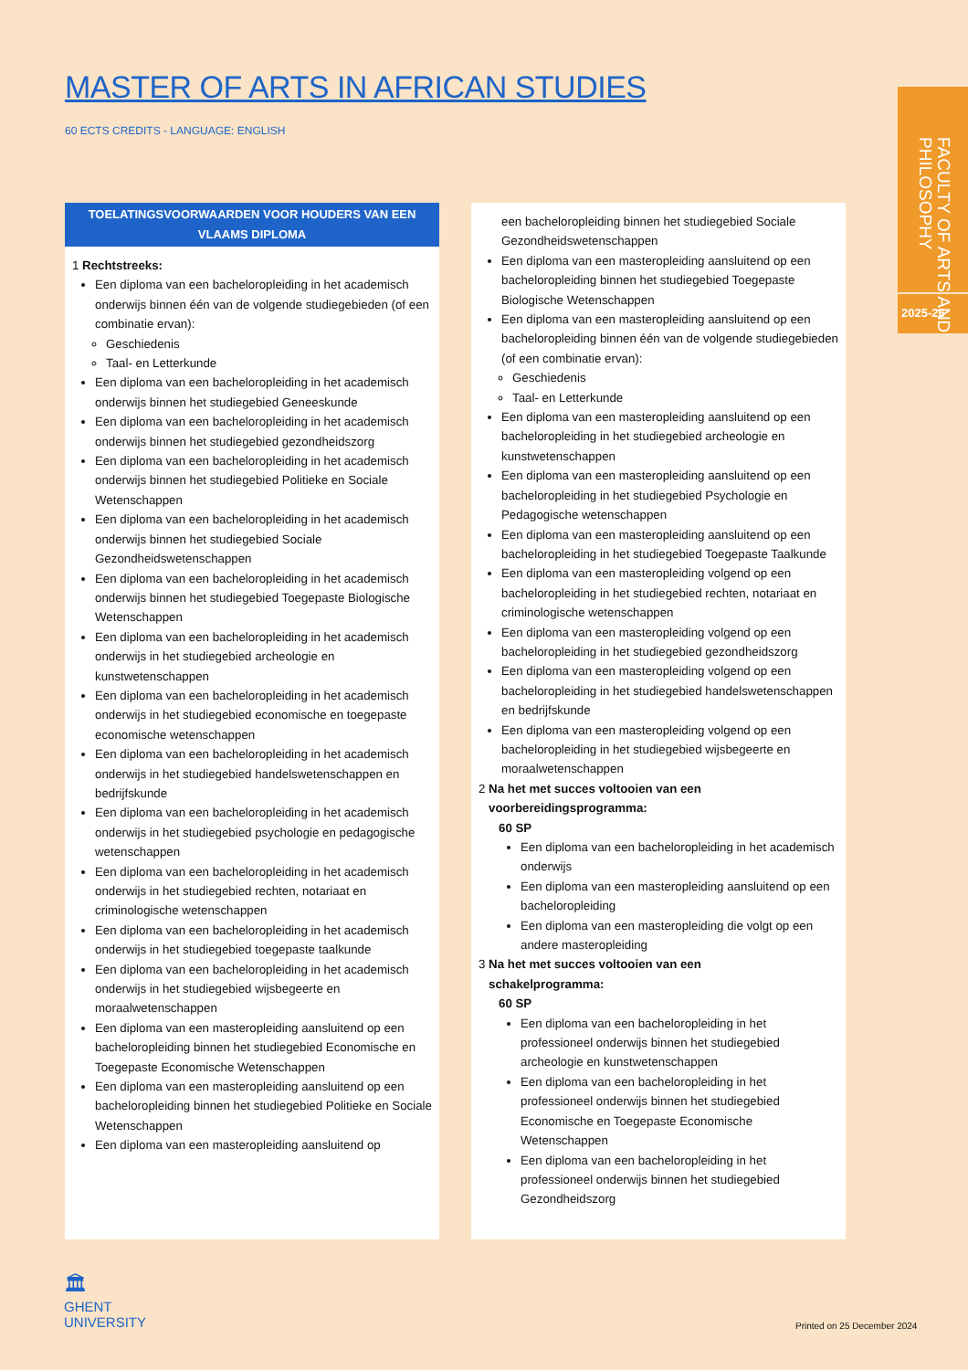MASTER OF ARTS IN AFRICAN STUDIES
60 ECTS CREDITS - LANGUAGE: ENGLISH
FACULTY OF ARTS AND PHILOSOPHY
2025-26
TOELATINGSVOORWAARDEN VOOR HOUDERS VAN EEN VLAAMS DIPLOMA
1 Rechtstreeks:
Een diploma van een bacheloropleiding in het academisch onderwijs binnen één van de volgende studiegebieden (of een combinatie ervan):
Geschiedenis
Taal- en Letterkunde
Een diploma van een bacheloropleiding in het academisch onderwijs binnen het studiegebied Geneeskunde
Een diploma van een bacheloropleiding in het academisch onderwijs binnen het studiegebied gezondheidszorg
Een diploma van een bacheloropleiding in het academisch onderwijs binnen het studiegebied Politieke en Sociale Wetenschappen
Een diploma van een bacheloropleiding in het academisch onderwijs binnen het studiegebied Sociale Gezondheidswetenschappen
Een diploma van een bacheloropleiding in het academisch onderwijs binnen het studiegebied Toegepaste Biologische Wetenschappen
Een diploma van een bacheloropleiding in het academisch onderwijs in het studiegebied archeologie en kunstwetenschappen
Een diploma van een bacheloropleiding in het academisch onderwijs in het studiegebied economische en toegepaste economische wetenschappen
Een diploma van een bacheloropleiding in het academisch onderwijs in het studiegebied handelswetenschappen en bedrijfskunde
Een diploma van een bacheloropleiding in het academisch onderwijs in het studiegebied psychologie en pedagogische wetenschappen
Een diploma van een bacheloropleiding in het academisch onderwijs in het studiegebied rechten, notariaat en criminologische wetenschappen
Een diploma van een bacheloropleiding in het academisch onderwijs in het studiegebied toegepaste taalkunde
Een diploma van een bacheloropleiding in het academisch onderwijs in het studiegebied wijsbegeerte en moraalwetenschappen
Een diploma van een masteropleiding aansluitend op een bacheloropleiding binnen het studiegebied Economische en Toegepaste Economische Wetenschappen
Een diploma van een masteropleiding aansluitend op een bacheloropleiding binnen het studiegebied Politieke en Sociale Wetenschappen
Een diploma van een masteropleiding aansluitend op
een bacheloropleiding binnen het studiegebied Sociale Gezondheidswetenschappen
Een diploma van een masteropleiding aansluitend op een bacheloropleiding binnen het studiegebied Toegepaste Biologische Wetenschappen
Een diploma van een masteropleiding aansluitend op een bacheloropleiding binnen één van de volgende studiegebieden (of een combinatie ervan):
Geschiedenis
Taal- en Letterkunde
Een diploma van een masteropleiding aansluitend op een bacheloropleiding in het studiegebied archeologie en kunstwetenschappen
Een diploma van een masteropleiding aansluitend op een bacheloropleiding in het studiegebied Psychologie en Pedagogische wetenschappen
Een diploma van een masteropleiding aansluitend op een bacheloropleiding in het studiegebied Toegepaste Taalkunde
Een diploma van een masteropleiding volgend op een bacheloropleiding in het studiegebied rechten, notariaat en criminologische wetenschappen
Een diploma van een masteropleiding volgend op een bacheloropleiding in het studiegebied gezondheidszorg
Een diploma van een masteropleiding volgend op een bacheloropleiding in het studiegebied handelswetenschappen en bedrijfskunde
Een diploma van een masteropleiding volgend op een bacheloropleiding in het studiegebied wijsbegeerte en moraalwetenschappen
2 Na het met succes voltooien van een
voorbereidingsprogramma:
60 SP
Een diploma van een bacheloropleiding in het academisch onderwijs
Een diploma van een masteropleiding aansluitend op een bacheloropleiding
Een diploma van een masteropleiding die volgt op een andere masteropleiding
3 Na het met succes voltooien van een
schakelprogramma:
60 SP
Een diploma van een bacheloropleiding in het professioneel onderwijs binnen het studiegebied archeologie en kunstwetenschappen
Een diploma van een bacheloropleiding in het professioneel onderwijs binnen het studiegebied Economische en Toegepaste Economische Wetenschappen
Een diploma van een bacheloropleiding in het professioneel onderwijs binnen het studiegebied Gezondheidszorg
🏛
GHENT
UNIVERSITY
Printed on 25 December 2024